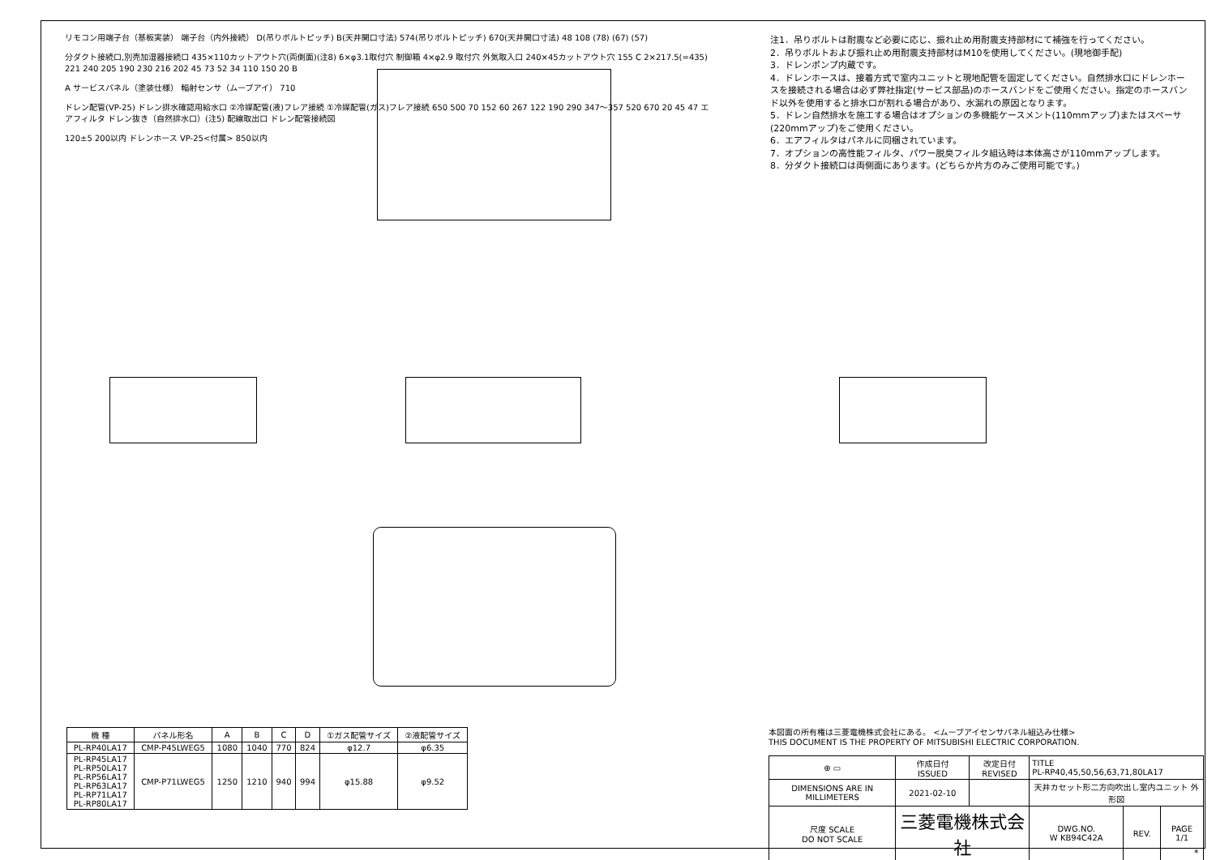リモコン用端子台（基板実装） 端子台（内外接続） D(吊りボルトピッチ) B(天井開口寸法) 574(吊りボルトピッチ) 670(天井開口寸法) 48 108 (78) (67) (57)
分ダクト接続口,別売加湿器接続口 435×110カットアウト穴(両側面)(注8) 6×φ3.1取付穴 制御箱 4×φ2.9 取付穴 外気取入口 240×45カットアウト穴 155 C 2×217.5(=435) 221 240 205 190 230 216 202 45 73 52 34 110 150 20 B
A サービスパネル（塗装仕様） 輻射センサ（ムーブアイ） 710
ドレン配管(VP-25) ドレン排水確認用給水口 ②冷媒配管(液)フレア接続 ①冷媒配管(ガス)フレア接続 650 500 70 152 60 267 122 190 290 347～357 520 670 20 45 47 エアフィルタ ドレン抜き（自然排水口）(注5) 配線取出口 ドレン配管接続図
120±5 200以内 ドレンホース VP-25<付属> 850以内
注1．吊りボルトは耐震など必要に応じ、振れ止め用耐震支持部材にて補強を行ってください。
2．吊りボルトおよび振れ止め用耐震支持部材はM10を使用してください。(現地御手配)
3．ドレンポンプ内蔵です。
4．ドレンホースは、接着方式で室内ユニットと現地配管を固定してください。自然排水口にドレンホースを接続される場合は必ず弊社指定(サービス部品)のホースバンドをご使用ください。指定のホースバンド以外を使用すると排水口が割れる場合があり、水漏れの原因となります。
5．ドレン自然排水を施工する場合はオプションの多機能ケースメント(110mmアップ)またはスペーサ(220mmアップ)をご使用ください。
6．エアフィルタはパネルに同梱されています。
7．オプションの高性能フィルタ、パワー脱臭フィルタ組込時は本体高さが110mmアップします。
8．分ダクト接続口は両側面にあります。(どちらか片方のみご使用可能です。)
| 機 種 | パネル形名 | A | B | C | D | ①ガス配管サイズ | ②液配管サイズ |
| --- | --- | --- | --- | --- | --- | --- | --- |
| PL-RP40LA17 | CMP-P45LWEG5 | 1080 | 1040 | 770 | 824 | φ12.7 | φ6.35 |
| PL-RP45LA17 PL-RP50LA17 PL-RP56LA17 PL-RP63LA17 PL-RP71LA17 PL-RP80LA17 | CMP-P71LWEG5 | 1250 | 1210 | 940 | 994 | | |
| | | | | | | φ15.88 | φ9.52 |
本図面の所有権は三菱電機株式会社にある。 <ムーブアイセンサパネル組込み仕様>
THIS DOCUMENT IS THE PROPERTY OF MITSUBISHI ELECTRIC CORPORATION.
| ⊕ ▭ | 作成日付 ISSUED | 改定日付 REVISED | TITLE PL-RP40,45,50,56,63,71,80LA17 | | |
| DIMENSIONS ARE IN MILLIMETERS | 2021-02-10 | | 天井カセット形二方向吹出し室内ユニット 外形図 | | |
| 尺度 SCALE DO NOT SCALE | 三菱電機株式会社 | | DWG.NO. W KB94C42A | REV. | PAGE 1/1 |
*